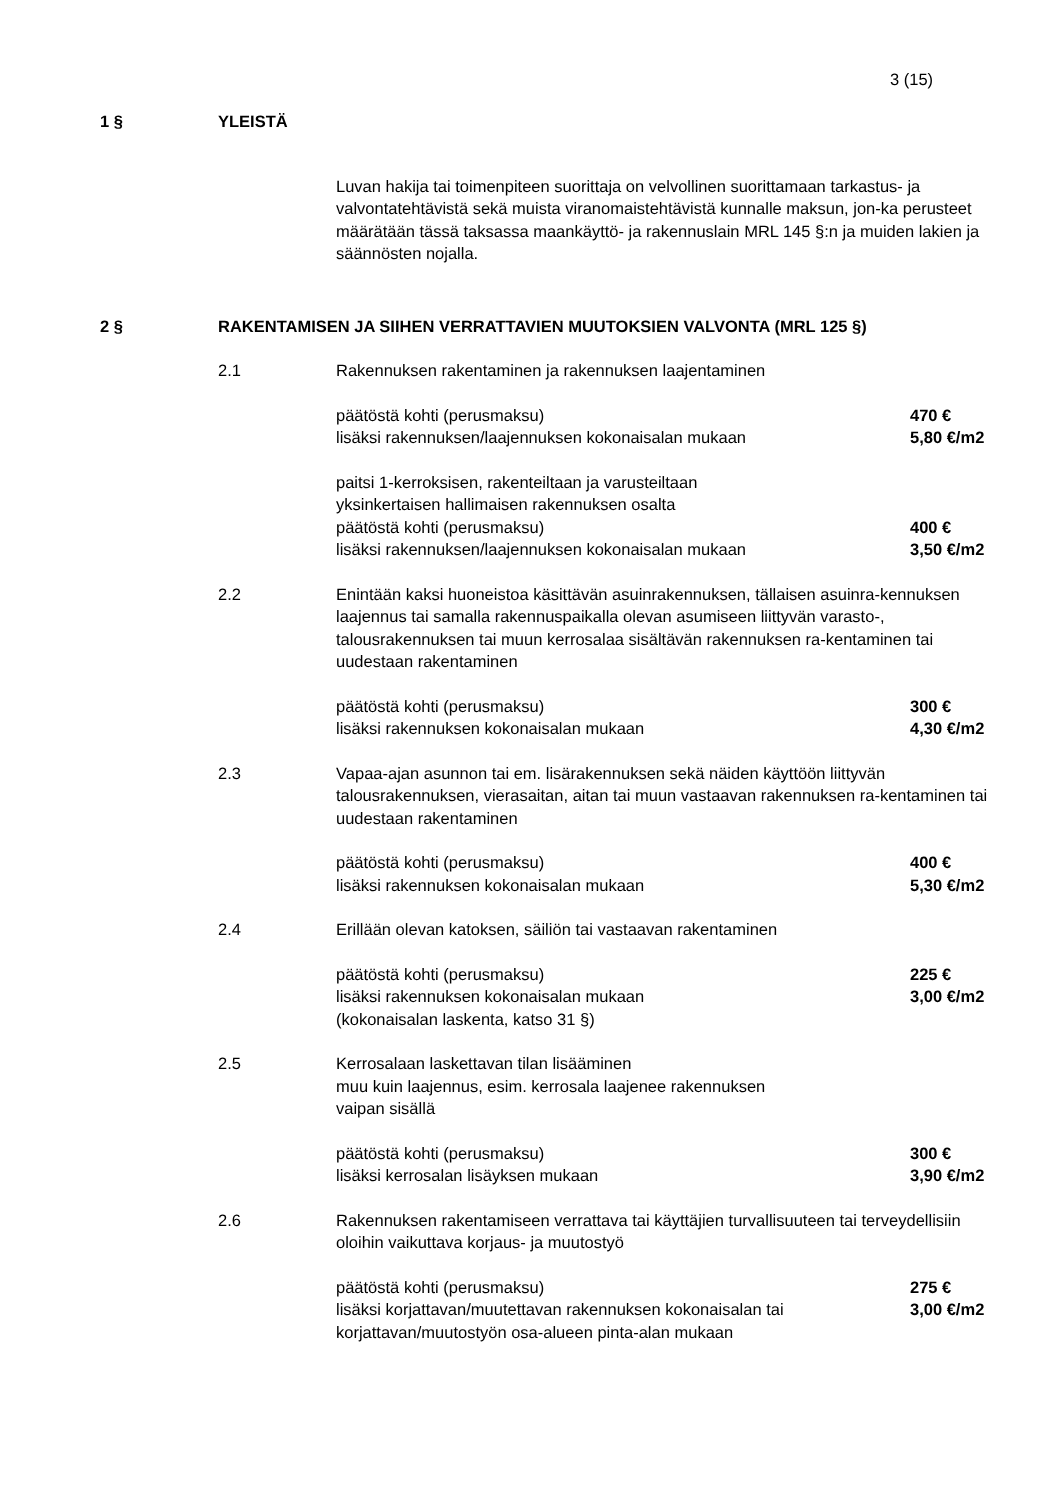3 (15)
1 § YLEISTÄ
Luvan hakija tai toimenpiteen suorittaja on velvollinen suorittamaan tarkastus- ja valvontatehtävistä sekä muista viranomaistehtävistä kunnalle maksun, jon-ka perusteet määrätään tässä taksassa maankäyttö- ja rakennuslain MRL 145 §:n ja muiden lakien ja säännösten nojalla.
2 § RAKENTAMISEN JA SIIHEN VERRATTAVIEN MUUTOKSIEN VALVONTA (MRL 125 §)
2.1 Rakennuksen rakentaminen ja rakennuksen laajentaminen
päätöstä kohti (perusmaksu) 470 €
lisäksi rakennuksen/laajennuksen kokonaisalan mukaan 5,80 €/m2
paitsi 1-kerroksisen, rakenteiltaan ja varusteiltaan
yksinkertaisen hallimaisen rakennuksen osalta
päätöstä kohti (perusmaksu) 400 €
lisäksi rakennuksen/laajennuksen kokonaisalan mukaan 3,50 €/m2
2.2 Enintään kaksi huoneistoa käsittävän asuinrakennuksen, tällaisen asuinra-kennuksen laajennus tai samalla rakennuspaikalla olevan asumiseen liittyvän varasto-, talousrakennuksen tai muun kerrosalaa sisältävän rakennuksen ra-kentaminen tai uudestaan rakentaminen
päätöstä kohti (perusmaksu) 300 €
lisäksi rakennuksen kokonaisalan mukaan 4,30 €/m2
2.3 Vapaa-ajan asunnon tai em. lisärakennuksen sekä näiden käyttöön liittyvän talousrakennuksen, vierasaitan, aitan tai muun vastaavan rakennuksen ra-kentaminen tai uudestaan rakentaminen
päätöstä kohti (perusmaksu) 400 €
lisäksi rakennuksen kokonaisalan mukaan 5,30 €/m2
2.4 Erillään olevan katoksen, säiliön tai vastaavan rakentaminen
päätöstä kohti (perusmaksu) 225 €
lisäksi rakennuksen kokonaisalan mukaan
(kokonaisalan laskenta, katso 31 §) 3,00 €/m2
2.5 Kerrosalaan laskettavan tilan lisääminen
muu kuin laajennus, esim. kerrosala laajenee rakennuksen
vaipan sisällä
päätöstä kohti (perusmaksu) 300 €
lisäksi kerrosalan lisäyksen mukaan 3,90 €/m2
2.6 Rakennuksen rakentamiseen verrattava tai käyttäjien turvallisuuteen tai terveydellisiin oloihin vaikuttava korjaus- ja muutostyö
päätöstä kohti (perusmaksu) 275 €
lisäksi korjattavan/muutettavan rakennuksen kokonaisalan tai korjattavan/muutostyön osa-alueen pinta-alan mukaan 3,00 €/m2